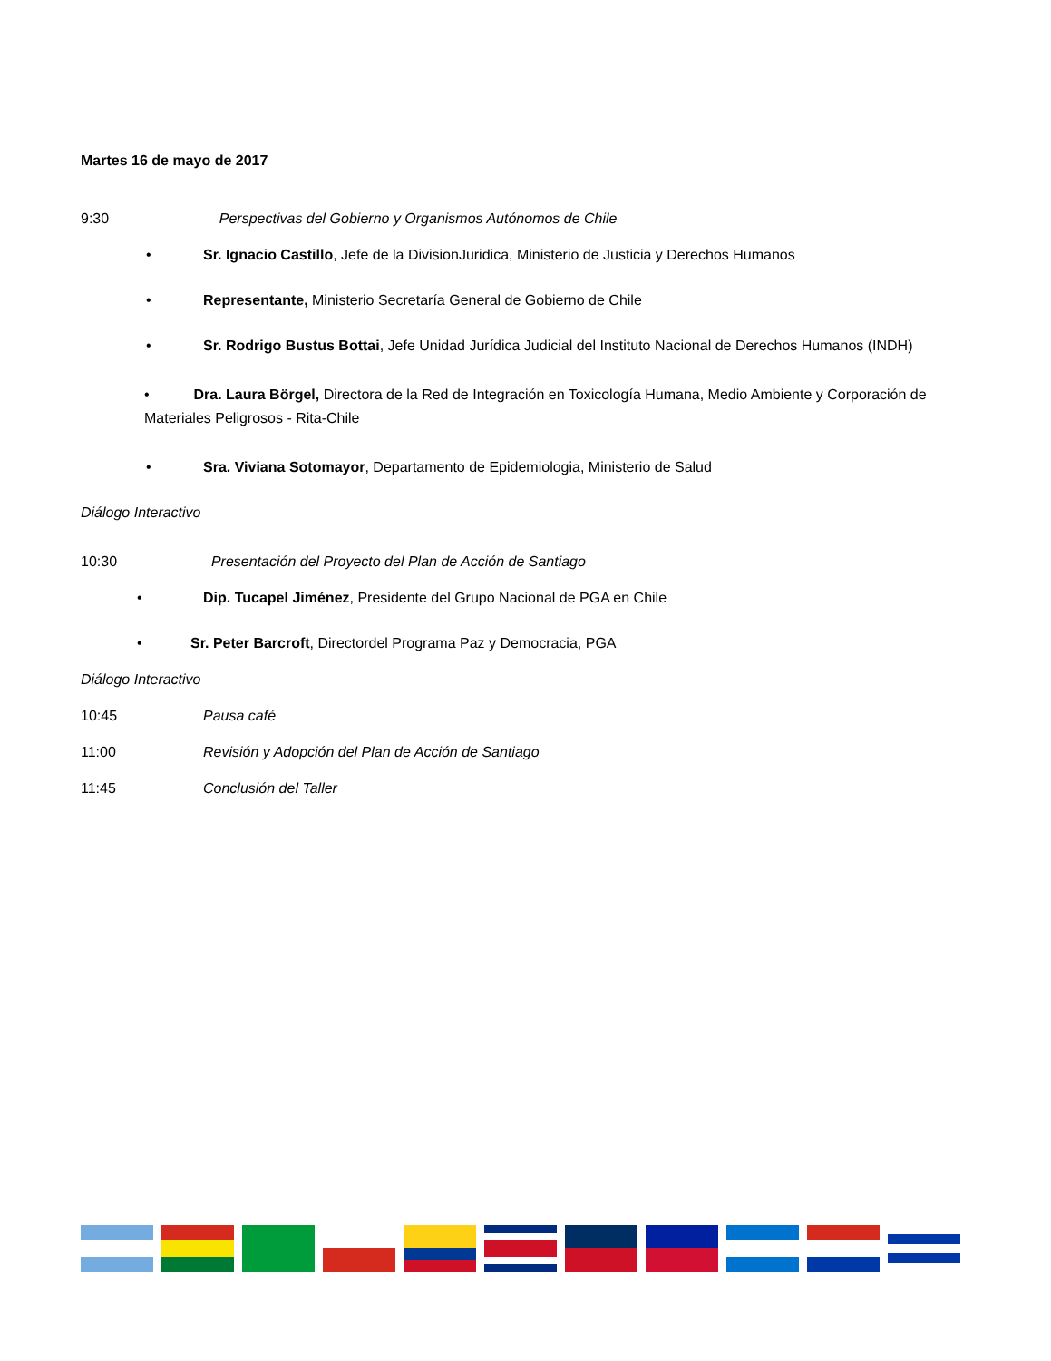Martes 16 de mayo de 2017
9:30 Perspectivas del Gobierno y Organismos Autónomos de Chile
• Sr. Ignacio Castillo, Jefe de la DivisionJuridica, Ministerio de Justicia y Derechos Humanos
• Representante, Ministerio Secretaría General de Gobierno de Chile
• Sr. Rodrigo Bustus Bottai, Jefe Unidad Jurídica Judicial del Instituto Nacional de Derechos Humanos (INDH)
• Dra. Laura Börgel, Directora de la Red de Integración en Toxicología Humana, Medio Ambiente y Corporación de Materiales Peligrosos - Rita-Chile
• Sra. Viviana Sotomayor, Departamento de Epidemiologia, Ministerio de Salud
Diálogo Interactivo
10:30 Presentación del Proyecto del Plan de Acción de Santiago
• Dip. Tucapel Jiménez, Presidente del Grupo Nacional de PGA en Chile
• Sr. Peter Barcroft, Directordel Programa Paz y Democracia, PGA
Diálogo Interactivo
10:45 Pausa café
11:00 Revisión y Adopción del Plan de Acción de Santiago
11:45 Conclusión del Taller